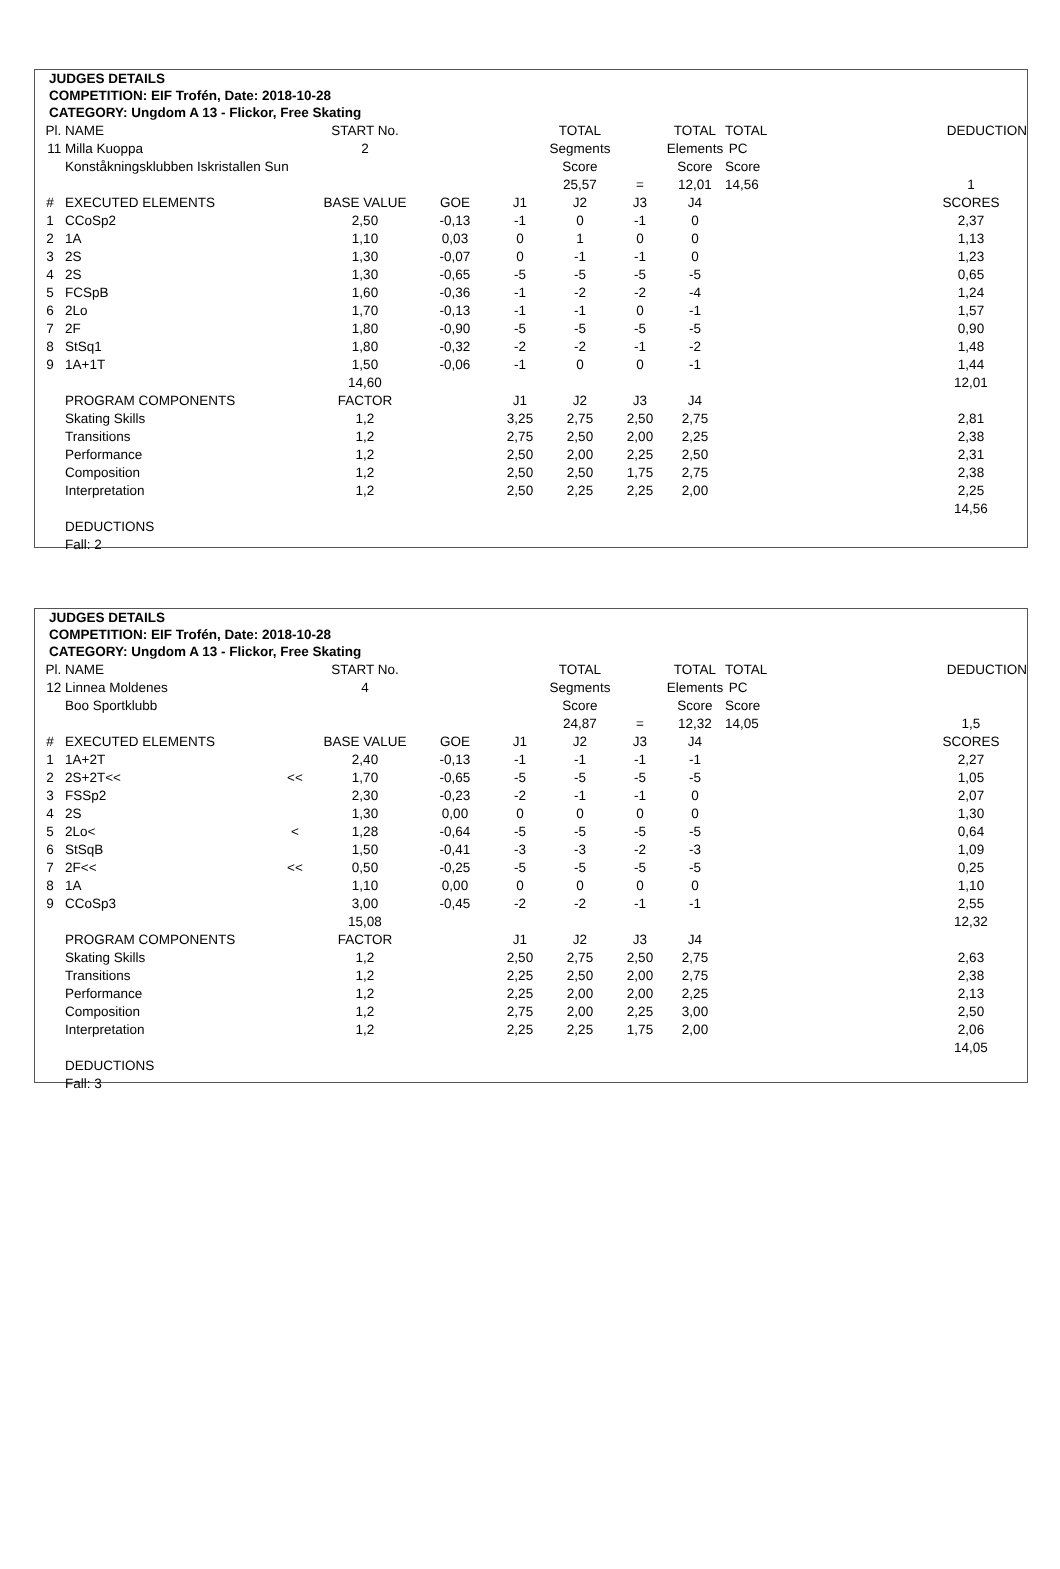JUDGES DETAILS
COMPETITION: EIF Trofén, Date: 2018-10-28
CATEGORY: Ungdom A 13 - Flickor, Free Skating
| Pl. | NAME | | START No. | | | TOTAL | | TOTAL | TOTAL | | DEDUCTION |
| 11 | Milla Kuoppa | | 2 | | | Segments | | Elements | PC | | |
| | Konståkningsklubben Iskristallen Sun | | | | | Score | | Score | Score | | |
| | | | | | | 25,57 | = | 12,01 | 14,56 | | 1 |
| # | EXECUTED ELEMENTS | | BASE VALUE | GOE | J1 | J2 | J3 | J4 | | | SCORES |
| 1 | CCoSp2 | | 2,50 | -0,13 | -1 | 0 | -1 | 0 | | | 2,37 |
| 2 | 1A | | 1,10 | 0,03 | 0 | 1 | 0 | 0 | | | 1,13 |
| 3 | 2S | | 1,30 | -0,07 | 0 | -1 | -1 | 0 | | | 1,23 |
| 4 | 2S | | 1,30 | -0,65 | -5 | -5 | -5 | -5 | | | 0,65 |
| 5 | FCSpB | | 1,60 | -0,36 | -1 | -2 | -2 | -4 | | | 1,24 |
| 6 | 2Lo | | 1,70 | -0,13 | -1 | -1 | 0 | -1 | | | 1,57 |
| 7 | 2F | | 1,80 | -0,90 | -5 | -5 | -5 | -5 | | | 0,90 |
| 8 | StSq1 | | 1,80 | -0,32 | -2 | -2 | -1 | -2 | | | 1,48 |
| 9 | 1A+1T | | 1,50 | -0,06 | -1 | 0 | 0 | -1 | | | 1,44 |
| | | | 14,60 | | | | | | | | 12,01 |
| | PROGRAM COMPONENTS | | FACTOR | | J1 | J2 | J3 | J4 | | | |
| | Skating Skills | | 1,2 | | 3,25 | 2,75 | 2,50 | 2,75 | | | 2,81 |
| | Transitions | | 1,2 | | 2,75 | 2,50 | 2,00 | 2,25 | | | 2,38 |
| | Performance | | 1,2 | | 2,50 | 2,00 | 2,25 | 2,50 | | | 2,31 |
| | Composition | | 1,2 | | 2,50 | 2,50 | 1,75 | 2,75 | | | 2,38 |
| | Interpretation | | 1,2 | | 2,50 | 2,25 | 2,25 | 2,00 | | | 2,25 |
| | | | | | | | | | | | 14,56 |
| | DEDUCTIONS | | | | | | | | | | |
| | Fall: 2 | | | | | | | | | | |
JUDGES DETAILS
COMPETITION: EIF Trofén, Date: 2018-10-28
CATEGORY: Ungdom A 13 - Flickor, Free Skating
| Pl. | NAME | | START No. | | | TOTAL | | TOTAL | TOTAL | | DEDUCTION |
| 12 | Linnea Moldenes | | 4 | | | Segments | | Elements | PC | | |
| | Boo Sportklubb | | | | | Score | | Score | Score | | |
| | | | | | | 24,87 | = | 12,32 | 14,05 | | 1,5 |
| # | EXECUTED ELEMENTS | | BASE VALUE | GOE | J1 | J2 | J3 | J4 | | | SCORES |
| 1 | 1A+2T | | 2,40 | -0,13 | -1 | -1 | -1 | -1 | | | 2,27 |
| 2 | 2S+2T<< | << | 1,70 | -0,65 | -5 | -5 | -5 | -5 | | | 1,05 |
| 3 | FSSp2 | | 2,30 | -0,23 | -2 | -1 | -1 | 0 | | | 2,07 |
| 4 | 2S | | 1,30 | 0,00 | 0 | 0 | 0 | 0 | | | 1,30 |
| 5 | 2Lo< | < | 1,28 | -0,64 | -5 | -5 | -5 | -5 | | | 0,64 |
| 6 | StSqB | | 1,50 | -0,41 | -3 | -3 | -2 | -3 | | | 1,09 |
| 7 | 2F<< | << | 0,50 | -0,25 | -5 | -5 | -5 | -5 | | | 0,25 |
| 8 | 1A | | 1,10 | 0,00 | 0 | 0 | 0 | 0 | | | 1,10 |
| 9 | CCoSp3 | | 3,00 | -0,45 | -2 | -2 | -1 | -1 | | | 2,55 |
| | | | 15,08 | | | | | | | | 12,32 |
| | PROGRAM COMPONENTS | | FACTOR | | J1 | J2 | J3 | J4 | | | |
| | Skating Skills | | 1,2 | | 2,50 | 2,75 | 2,50 | 2,75 | | | 2,63 |
| | Transitions | | 1,2 | | 2,25 | 2,50 | 2,00 | 2,75 | | | 2,38 |
| | Performance | | 1,2 | | 2,25 | 2,00 | 2,00 | 2,25 | | | 2,13 |
| | Composition | | 1,2 | | 2,75 | 2,00 | 2,25 | 3,00 | | | 2,50 |
| | Interpretation | | 1,2 | | 2,25 | 2,25 | 1,75 | 2,00 | | | 2,06 |
| | | | | | | | | | | | 14,05 |
| | DEDUCTIONS | | | | | | | | | | |
| | Fall: 3 | | | | | | | | | | |